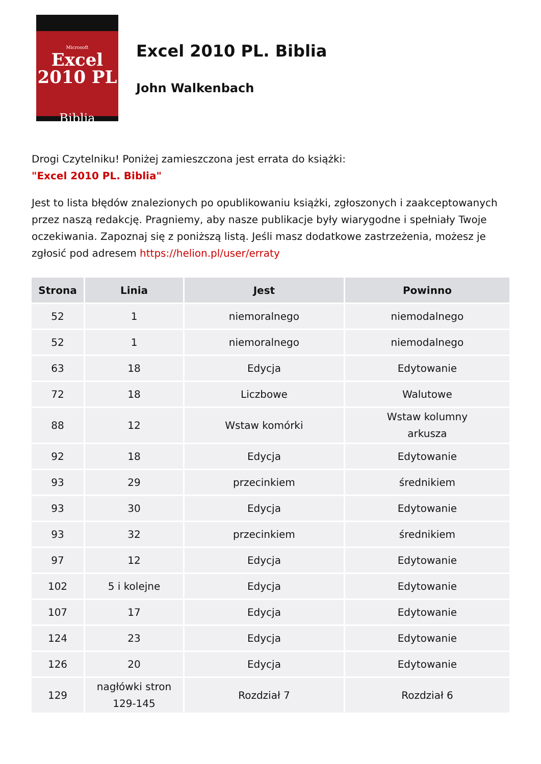Microsoft
Excel
2010 PL
Biblia
Excel 2010 PL. Biblia
John Walkenbach
Drogi Czytelniku! Poniżej zamieszczona jest errata do książki:
"Excel 2010 PL. Biblia"
Jest to lista błędów znalezionych po opublikowaniu książki, zgłoszonych i zaakceptowanych przez naszą redakcję. Pragniemy, aby nasze publikacje były wiarygodne i spełniały Twoje oczekiwania. Zapoznaj się z poniższą listą. Jeśli masz dodatkowe zastrzeżenia, możesz je zgłosić pod adresem https://helion.pl/user/erraty
| Strona | Linia | Jest | Powinno |
| --- | --- | --- | --- |
| 52 | 1 | niemoralnego | niemodalnego |
| 52 | 1 | niemoralnego | niemodalnego |
| 63 | 18 | Edycja | Edytowanie |
| 72 | 18 | Liczbowe | Walutowe |
| 88 | 12 | Wstaw komórki | Wstaw kolumny arkusza |
| 92 | 18 | Edycja | Edytowanie |
| 93 | 29 | przecinkiem | średnikiem |
| 93 | 30 | Edycja | Edytowanie |
| 93 | 32 | przecinkiem | średnikiem |
| 97 | 12 | Edycja | Edytowanie |
| 102 | 5 i kolejne | Edycja | Edytowanie |
| 107 | 17 | Edycja | Edytowanie |
| 124 | 23 | Edycja | Edytowanie |
| 126 | 20 | Edycja | Edytowanie |
| 129 | nagłówki stron 129-145 | Rozdział 7 | Rozdział 6 |